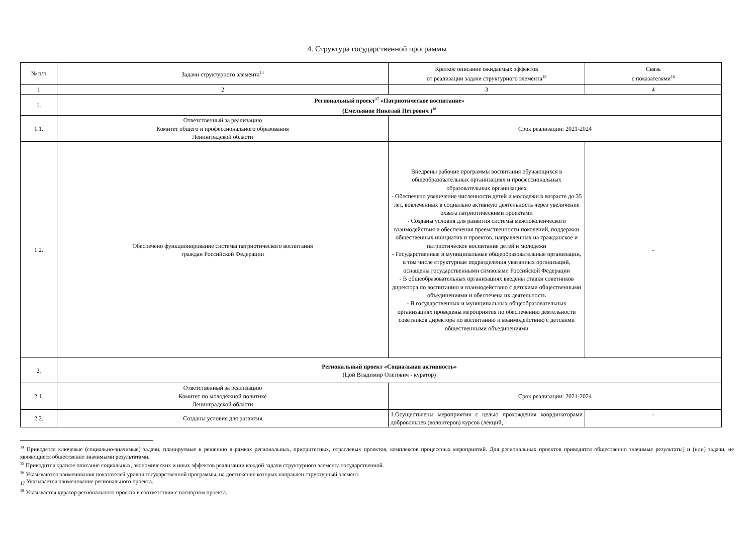4. Структура государственной программы
| № п/п | Задачи структурного элемента<sup>14</sup> | Краткое описание ожидаемых эффектов от реализации задачи структурного элемента<sup>15</sup> | Связь с показателями<sup>16</sup> |
| --- | --- | --- | --- |
| 1 | 2 | 3 | 4 |
| 1. | Региональный проект<sup>17</sup> «Патриотическое воспитание» (Емельянов Николай Петрович )<sup>18</sup> | | |
| 1.1. | Ответственный за реализацию Комитет общего и профессионального образования Ленинградской области | Срок реализации: 2021-2024 | |
| 1.2. | Обеспечено функционирование системы патриотического воспитания граждан Российской Федерации | Внедрены рабочие программы воспитания обучающихся в общеобразовательных организациях и профессиональных образовательных организациях - Обеспечено увеличение численности детей и молодежи в возрасте до 35 лет, вовлеченных в социально активную деятельность через увеличение охвата патриотическими проектами - Созданы условия для развития системы межпоколенческого взаимодействия и обеспечения преемственности поколений, поддержки общественных инициатив и проектов, направленных на гражданское и патриотическое воспитание детей и молодежи - Государственные и муниципальные общеобразовательные организации, в том числе структурные подразделения указанных организаций, оснащены государственными символами Российской Федерации - В общеобразовательных организациях введены ставки советников директора по воспитанию и взаимодействию с детскими общественными объединениями и обеспечена их деятельность - В государственных и муниципальных общеобразовательных организациях проведены мероприятия по обеспечению деятельности советников директора по воспитанию и взаимодействию с детскими общественными объединениями | - |
| 2. | Региональный проект «Социальная активность» (Цой Владимир Олегович - куратор) | | |
| 2.1. | Ответственный за реализацию Комитет по молодёжной политике Ленинградской области | Срок реализации: 2021-2024 | |
| 2.2. | Созданы условия для развития | 1.Осуществлены мероприятия с целью прохождения координаторами добровольцев (волонтеров) курсов (лекций, | - |
<sup>14</sup> Приводятся ключевые (социально-значимые) задачи, планируемые к решению в рамках региональных, приоритетных, отраслевых проектов, комплексов процессных мероприятий. Для региональных проектов приводятся общественно значимые результаты) и (или) задачи, не являющиеся общественно значимыми результатами.
<sup>15</sup> Приводится краткое описание социальных, экономических и иных эффектов реализации каждой задачи структурного элемента государственной.
<sup>16</sup> Указываются наименования показателей уровня государственной программы, на достижение которых направлен структурный элемент.
<sub>17</sub> Указывается наименование регионального проекта.
<sup>18</sup> Указывается куратор регионального проекта в соответствии с паспортом проекта.